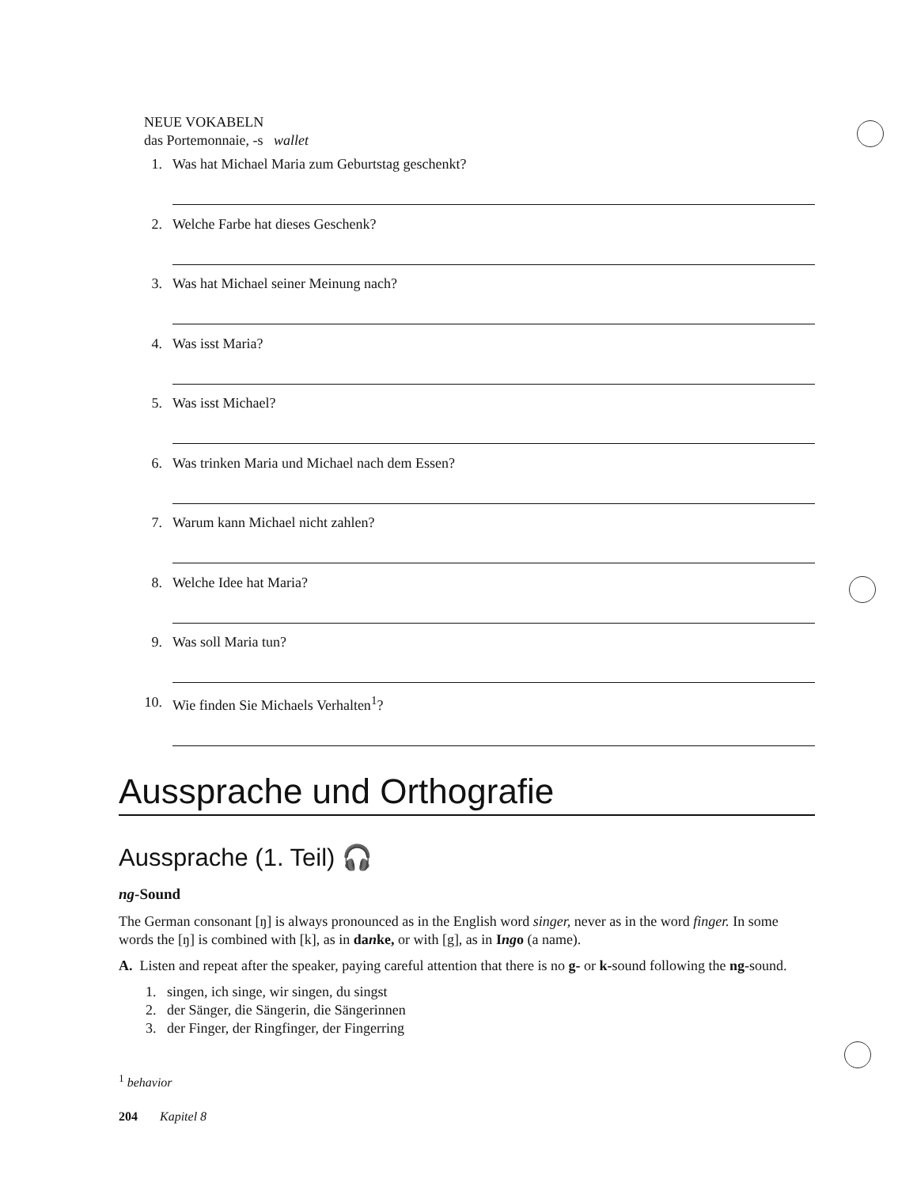NEUE VOKABELN
das Portemonnaie, -s wallet
1. Was hat Michael Maria zum Geburtstag geschenkt?
2. Welche Farbe hat dieses Geschenk?
3. Was hat Michael seiner Meinung nach?
4. Was isst Maria?
5. Was isst Michael?
6. Was trinken Maria und Michael nach dem Essen?
7. Warum kann Michael nicht zahlen?
8. Welche Idee hat Maria?
9. Was soll Maria tun?
10. Wie finden Sie Michaels Verhalten<sup>1</sup>?
Aussprache und Orthografie
Aussprache (1. Teil) 🎧
ng-Sound
The German consonant [ŋ] is always pronounced as in the English word singer, never as in the word finger. In some words the [ŋ] is combined with [k], as in danke, or with [g], as in Ingo (a name).
A. Listen and repeat after the speaker, paying careful attention that there is no g- or k-sound following the ng-sound.
1. singen, ich singe, wir singen, du singst
2. der Sänger, die Sängerin, die Sängerinnen
3. der Finger, der Ringfinger, der Fingerring
<sup>1</sup> behavior
204 Kapitel 8